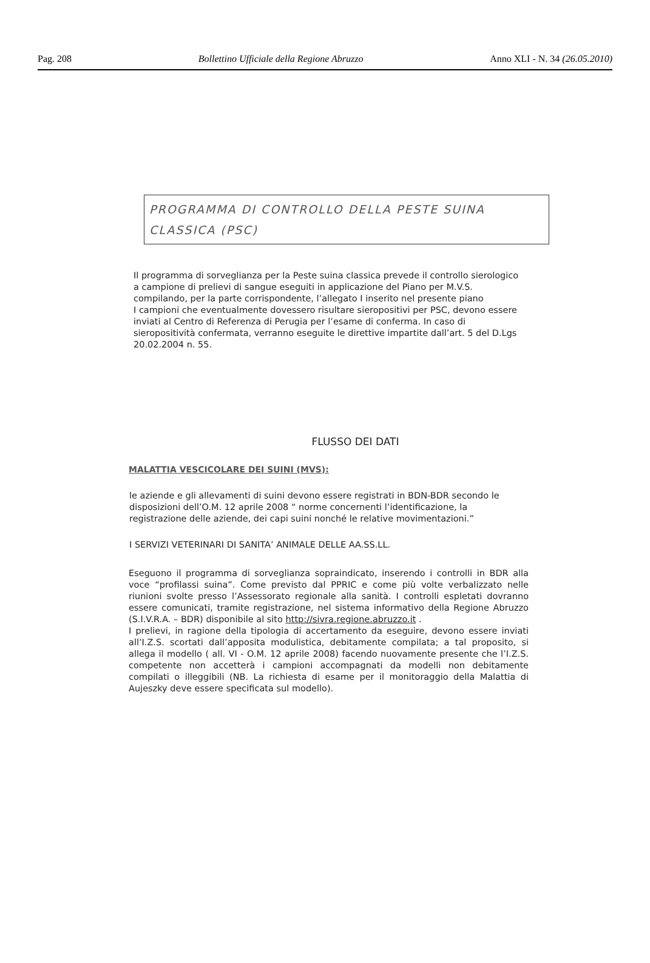Pag. 208 Bollettino Ufficiale della Regione Abruzzo Anno XLI - N. 34 (26.05.2010)
PROGRAMMA DI CONTROLLO DELLA PESTE SUINA CLASSICA (PSC)
Il programma di sorveglianza per la Peste suina classica prevede il controllo sierologico a campione di prelievi di sangue eseguiti in applicazione del Piano per M.V.S. compilando, per la parte corrispondente, l’allegato I inserito nel presente piano
I campioni che eventualmente dovessero risultare sieropositivi per PSC, devono essere inviati al Centro di Referenza di Perugia per l’esame di conferma. In caso di sieropositività confermata, verranno eseguite le direttive impartite dall’art. 5 del D.Lgs 20.02.2004 n. 55.
FLUSSO DEI DATI
MALATTIA VESCICOLARE DEI SUINI (MVS):
le aziende e gli allevamenti di suini devono essere registrati in BDN-BDR secondo le disposizioni dell’O.M. 12 aprile 2008 “ norme concernenti l’identificazione, la registrazione delle aziende, dei capi suini nonché le relative movimentazioni.”
I SERVIZI VETERINARI DI SANITA’ ANIMALE DELLE AA.SS.LL.
Eseguono il programma di sorveglianza sopraindicato, inserendo i controlli in BDR alla voce “profilassi suina”. Come previsto dal PPRIC e come più volte verbalizzato nelle riunioni svolte presso l’Assessorato regionale alla sanità. I controlli espletati dovranno essere comunicati, tramite registrazione, nel sistema informativo della Regione Abruzzo (S.I.V.R.A. – BDR) disponibile al sito http://sivra.regione.abruzzo.it .
I prelievi, in ragione della tipologia di accertamento da eseguire, devono essere inviati all’I.Z.S. scortati dall’apposita modulistica, debitamente compilata; a tal proposito, si allega il modello ( all. VI - O.M. 12 aprile 2008) facendo nuovamente presente che l’I.Z.S. competente non accetterà i campioni accompagnati da modelli non debitamente compilati o illeggibili (NB. La richiesta di esame per il monitoraggio della Malattia di Aujeszky deve essere specificata sul modello).